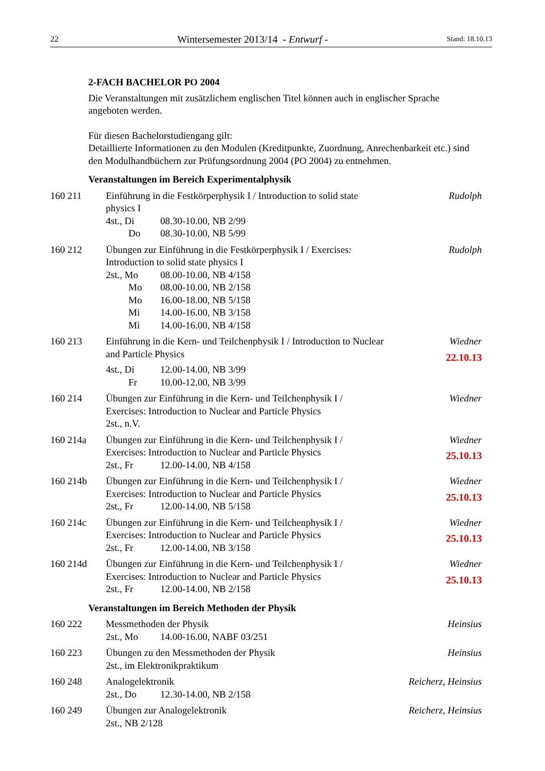22 Wintersemester 2013/14 - Entwurf - Stand: 18.10.13
2-FACH BACHELOR PO 2004
Die Veranstaltungen mit zusätzlichem englischen Titel können auch in englischer Sprache angeboten werden.
Für diesen Bachelorstudiengang gilt:
Detaillierte Informationen zu den Modulen (Kreditpunkte, Zuordnung, Anrechenbarkeit etc.) sind den Modulhandbüchern zur Prüfungsordnung 2004 (PO 2004) zu entnehmen.
Veranstaltungen im Bereich Experimentalphysik
160 211 Einführung in die Festkörperphysik I / Introduction to solid state physics I
4st., Di 08.30-10.00, NB 2/99
Do 08.30-10.00, NB 5/99
Rudolph
160 212 Übungen zur Einführung in die Festkörperphysik I / Exercises: Introduction to solid state physics I
2st., Mo 08.00-10.00, NB 4/158
Mo 08.00-10.00, NB 2/158
Mo 16.00-18.00, NB 5/158
Mi 14.00-16.00, NB 3/158
Mi 14.00-16.00, NB 4/158
Rudolph
160 213 Einführung in die Kern- und Teilchenphysik I / Introduction to Nuclear and Particle Physics
4st., Di 12.00-14.00, NB 3/99
Fr 10.00-12.00, NB 3/99
Wiedner
22.10.13
160 214 Übungen zur Einführung in die Kern- und Teilchenphysik I / Exercises: Introduction to Nuclear and Particle Physics
2st., n.V.
Wiedner
160 214a Übungen zur Einführung in die Kern- und Teilchenphysik I / Exercises: Introduction to Nuclear and Particle Physics
2st., Fr 12.00-14.00, NB 4/158
Wiedner
25.10.13
160 214b Übungen zur Einführung in die Kern- und Teilchenphysik I / Exercises: Introduction to Nuclear and Particle Physics
2st., Fr 12.00-14.00, NB 5/158
Wiedner
25.10.13
160 214c Übungen zur Einführung in die Kern- und Teilchenphysik I / Exercises: Introduction to Nuclear and Particle Physics
2st., Fr 12.00-14.00, NB 3/158
Wiedner
25.10.13
160 214d Übungen zur Einführung in die Kern- und Teilchenphysik I / Exercises: Introduction to Nuclear and Particle Physics
2st., Fr 12.00-14.00, NB 2/158
Wiedner
25.10.13
Veranstaltungen im Bereich Methoden der Physik
160 222 Messmethoden der Physik
2st., Mo 14.00-16.00, NABF 03/251
Heinsius
160 223 Übungen zu den Messmethoden der Physik
2st., im Elektronikpraktikum
Heinsius
160 248 Analogelektronik
2st., Do 12.30-14.00, NB 2/158
Reicherz, Heinsius
160 249 Übungen zur Analogelektronik
2st., NB 2/128
Reicherz, Heinsius